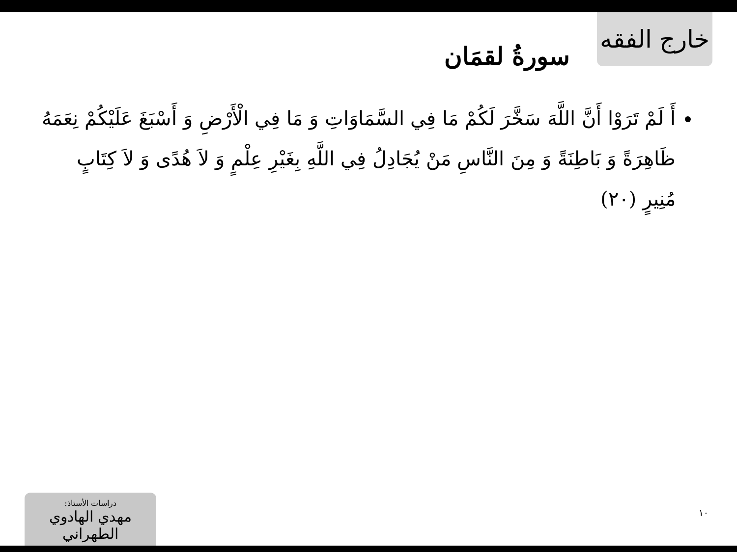خارج الفقه
سورةُ لقمَان
أَ لَمْ تَرَوْا أَنَّ اللَّهَ سَخَّرَ لَكُمْ مَا فِي السَّمَاوَاتِ وَ مَا فِي الْأَرْضِ وَ أَسْبَغَ عَلَيْكُمْ نِعَمَهُ ظَاهِرَةً وَ بَاطِنَةً وَ مِنَ النَّاسِ مَنْ يُجَادِلُ فِي اللَّهِ بِغَيْرِ عِلْمٍ وَ لاَ هُدًى وَ لاَ كِتَابٍ مُنِيرٍ (٢٠)
١٠
دراسات الأستاذ:
مهدي الهادوي الطهراني